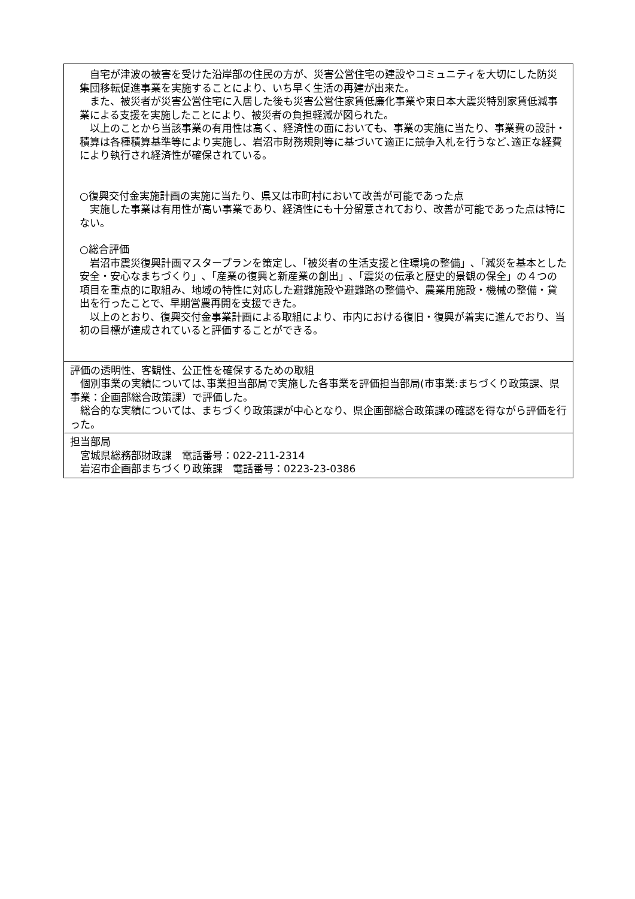自宅が津波の被害を受けた沿岸部の住民の方が、災害公営住宅の建設やコミュニティを大切にした防災集団移転促進事業を実施することにより、いち早く生活の再建が出来た。
　また、被災者が災害公営住宅に入居した後も災害公営住家賃低廉化事業や東日本大震災特別家賃低減事業による支援を実施したことにより、被災者の負担軽減が図られた。
　以上のことから当該事業の有用性は高く、経済性の面においても、事業の実施に当たり、事業費の設計・積算は各種積算基準等により実施し、岩沼市財務規則等に基づいて適正に競争入札を行うなど､適正な経費により執行され経済性が確保されている。
○復興交付金実施計画の実施に当たり、県又は市町村において改善が可能であった点
　実施した事業は有用性が高い事業であり、経済性にも十分留意されており、改善が可能であった点は特にない。
○総合評価
　岩沼市震災復興計画マスタープランを策定し､「被災者の生活支援と住環境の整備」､「減災を基本とした安全・安心なまちづくり」､「産業の復興と新産業の創出」､「震災の伝承と歴史的景観の保全」の４つの項目を重点的に取組み、地域の特性に対応した避難施設や避難路の整備や、農業用施設・機械の整備・貸出を行ったことで、早期営農再開を支援できた。
　以上のとおり、復興交付金事業計画による取組により、市内における復旧・復興が着実に進んでおり、当初の目標が達成されていると評価することができる。
評価の透明性、客観性、公正性を確保するための取組
　個別事業の実績については､事業担当部局で実施した各事業を評価担当部局(市事業:まちづくり政策課、県事業：企画部総合政策課）で評価した。
　総合的な実績については、まちづくり政策課が中心となり、県企画部総合政策課の確認を得ながら評価を行った。
担当部局
　宮城県総務部財政課　電話番号：022-211-2314
　岩沼市企画部まちづくり政策課　電話番号：0223-23-0386